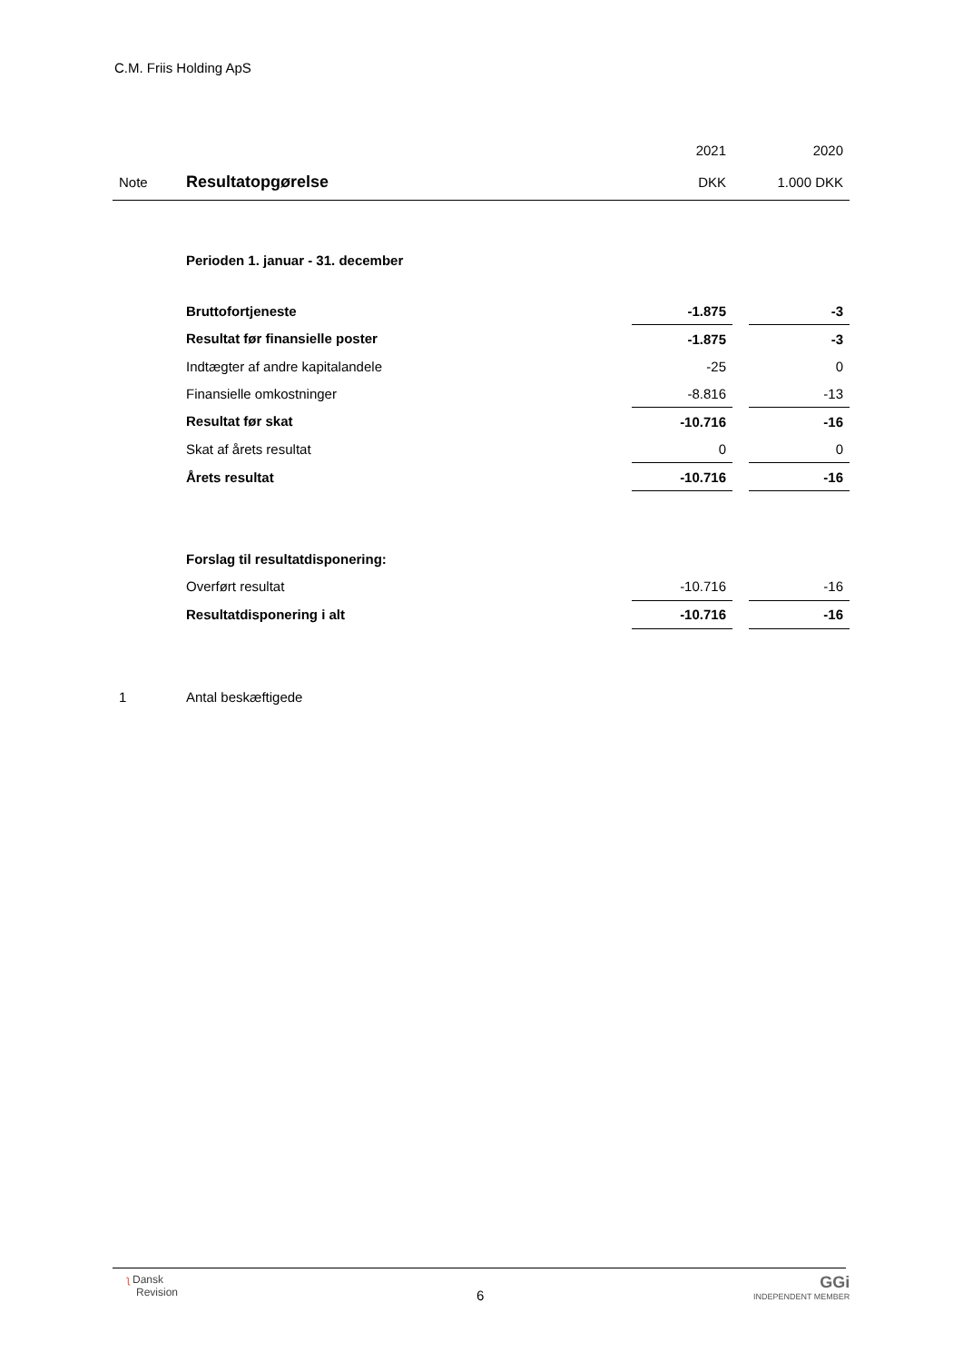C.M. Friis Holding ApS
| | | 2021 | | 2020 |
| Note | Resultatopgørelse | DKK | | 1.000 DKK |
| | Perioden 1. januar - 31. december | | | |
| | Bruttofortjeneste | -1.875 | | -3 |
| | Resultat før finansielle poster | -1.875 | | -3 |
| | Indtægter af andre kapitalandele | -25 | | 0 |
| | Finansielle omkostninger | -8.816 | | -13 |
| | Resultat før skat | -10.716 | | -16 |
| | Skat af årets resultat | 0 | | 0 |
| | Årets resultat | -10.716 | | -16 |
| | Forslag til resultatdisponering: | | | |
| | Overført resultat | -10.716 | | -16 |
| | Resultatdisponering i alt | -10.716 | | -16 |
| 1 | Antal beskæftigede | | | |
ʅ Dansk
Revision
6
GGi
INDEPENDENT MEMBER